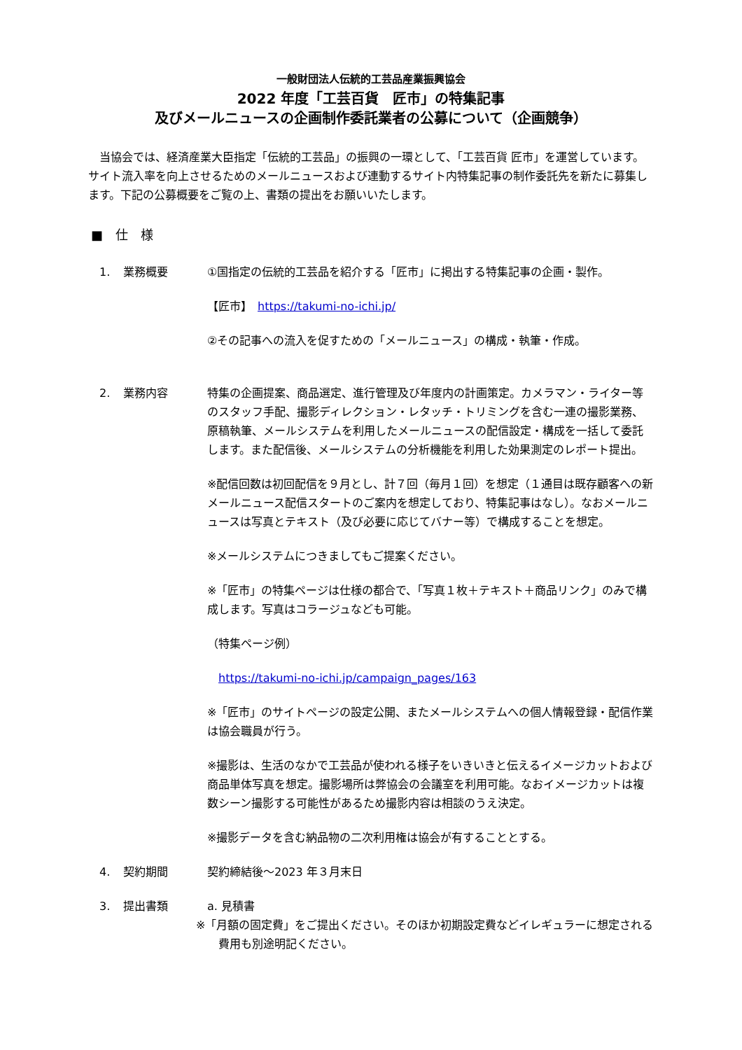一般財団法人伝統的工芸品産業振興協会
2022 年度「工芸百貨　匠市」の特集記事
及びメールニュースの企画制作委託業者の公募について（企画競争）
当協会では、経済産業大臣指定「伝統的工芸品」の振興の一環として、「工芸百貨 匠市」を運営しています。サイト流入率を向上させるためのメールニュースおよび連動するサイト内特集記事の制作委託先を新たに募集します。下記の公募概要をご覧の上、書類の提出をお願いいたします。
■　仕　様
1. 業務概要 ①国指定の伝統的工芸品を紹介する「匠市」に掲出する特集記事の企画・製作。
【匠市】　https://takumi-no-ichi.jp/
②その記事への流入を促すための「メールニュース」の構成・執筆・作成。
2. 業務内容 特集の企画提案、商品選定、進行管理及び年度内の計画策定。カメラマン・ライター等のスタッフ手配、撮影ディレクション・レタッチ・トリミングを含む一連の撮影業務、原稿執筆、メールシステムを利用したメールニュースの配信設定・構成を一括して委託します。また配信後、メールシステムの分析機能を利用した効果測定のレポート提出。
※配信回数は初回配信を９月とし、計７回（毎月１回）を想定（１通目は既存顧客への新メールニュース配信スタートのご案内を想定しており、特集記事はなし）。なおメールニュースは写真とテキスト（及び必要に応じてバナー等）で構成することを想定。
※メールシステムにつきましてもご提案ください。
※「匠市」の特集ページは仕様の都合で、「写真１枚＋テキスト＋商品リンク」のみで構成します。写真はコラージュなども可能。
（特集ページ例）
　https://takumi-no-ichi.jp/campaign_pages/163
※「匠市」のサイトページの設定公開、またメールシステムへの個人情報登録・配信作業は協会職員が行う。
※撮影は、生活のなかで工芸品が使われる様子をいきいきと伝えるイメージカットおよび商品単体写真を想定。撮影場所は弊協会の会議室を利用可能。なおイメージカットは複数シーン撮影する可能性があるため撮影内容は相談のうえ決定。
※撮影データを含む納品物の二次利用権は協会が有することとする。
4. 契約期間 契約締結後～2023 年３月末日
3. 提出書類 a. 見積書
※「月額の固定費」をご提出ください。そのほか初期設定費などイレギュラーに想定される費用も別途明記ください。